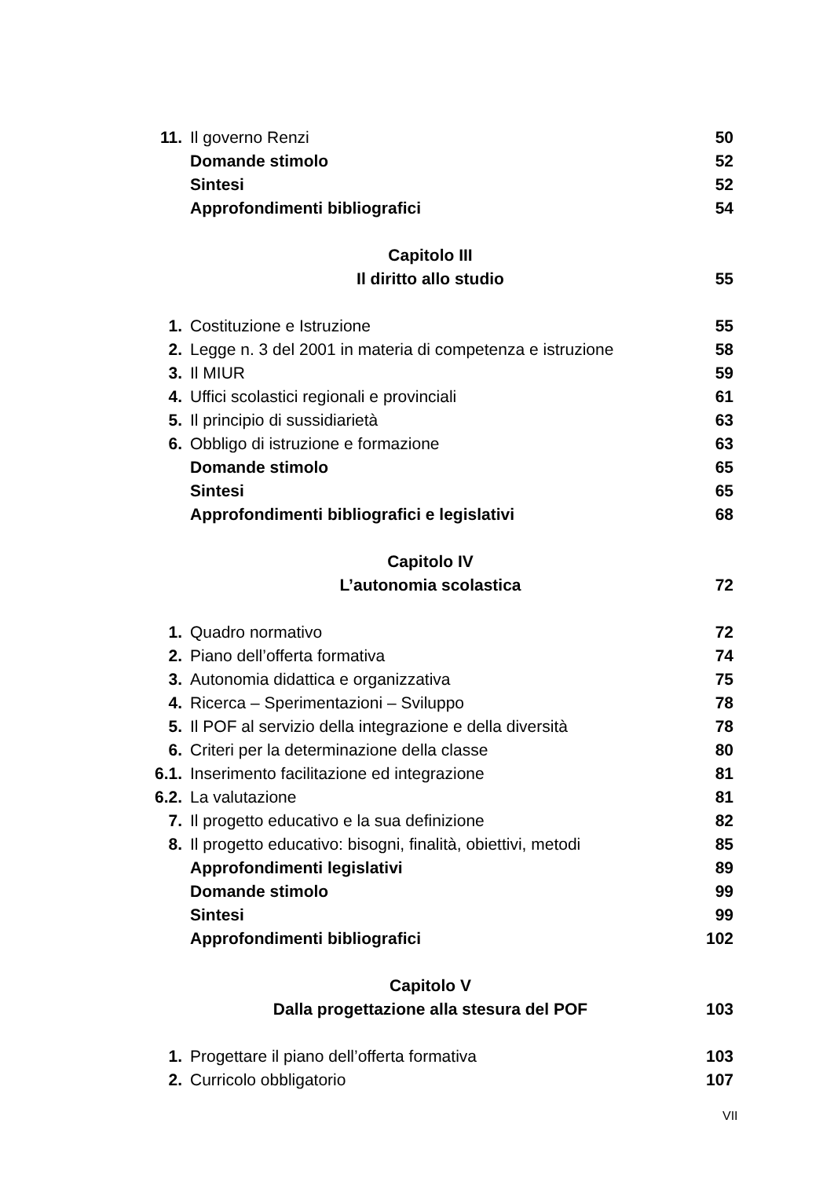| 11. | Il governo Renzi | 50 |
| | Domande stimolo | 52 |
| | Sintesi | 52 |
| | Approfondimenti bibliografici | 54 |
| | Capitolo III | |
| | Il diritto allo studio | 55 |
| 1. | Costituzione e Istruzione | 55 |
| 2. | Legge n. 3 del 2001 in materia di competenza e istruzione | 58 |
| 3. | Il MIUR | 59 |
| 4. | Uffici scolastici regionali e provinciali | 61 |
| 5. | Il principio di sussidiarietà | 63 |
| 6. | Obbligo di istruzione e formazione | 63 |
| | Domande stimolo | 65 |
| | Sintesi | 65 |
| | Approfondimenti bibliografici e legislativi | 68 |
| | Capitolo IV | |
| | L’autonomia scolastica | 72 |
| 1. | Quadro normativo | 72 |
| 2. | Piano dell’offerta formativa | 74 |
| 3. | Autonomia didattica e organizzativa | 75 |
| 4. | Ricerca – Sperimentazioni – Sviluppo | 78 |
| 5. | Il POF al servizio della integrazione e della diversità | 78 |
| 6. | Criteri per la determinazione della classe | 80 |
| 6.1. | Inserimento facilitazione ed integrazione | 81 |
| 6.2. | La valutazione | 81 |
| 7. | Il progetto educativo e la sua definizione | 82 |
| 8. | Il progetto educativo: bisogni, finalità, obiettivi, metodi | 85 |
| | Approfondimenti legislativi | 89 |
| | Domande stimolo | 99 |
| | Sintesi | 99 |
| | Approfondimenti bibliografici | 102 |
| | Capitolo V | |
| | Dalla progettazione alla stesura del POF | 103 |
| 1. | Progettare il piano dell’offerta formativa | 103 |
| 2. | Curricolo obbligatorio | 107 |
VII